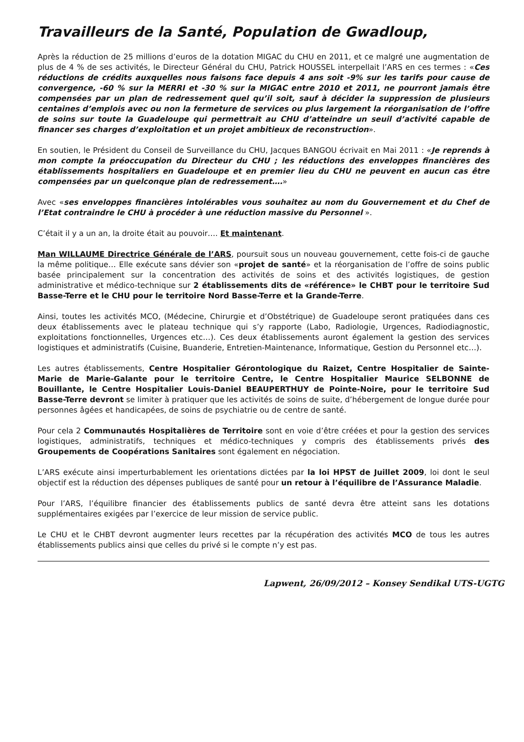Travailleurs de la Santé, Population de Gwadloup,
Après la réduction de 25 millions d’euros de la dotation MIGAC du CHU en 2011, et ce malgré une augmentation de plus de 4 % de ses activités, le Directeur Général du CHU, Patrick HOUSSEL interpellait l’ARS en ces termes : «Ces réductions de crédits auxquelles nous faisons face depuis 4 ans soit -9% sur les tarifs pour cause de convergence, -60 % sur la MERRI et -30 % sur la MIGAC entre 2010 et 2011, ne pourront jamais être compensées par un plan de redressement quel qu’il soit, sauf à décider la suppression de plusieurs centaines d’emplois avec ou non la fermeture de services ou plus largement la réorganisation de l’offre de soins sur toute la Guadeloupe qui permettrait au CHU d’atteindre un seuil d’activité capable de financer ses charges d’exploitation et un projet ambitieux de reconstruction».
En soutien, le Président du Conseil de Surveillance du CHU, Jacques BANGOU écrivait en Mai 2011 : «Je reprends à mon compte la préoccupation du Directeur du CHU ; les réductions des enveloppes financières des établissements hospitaliers en Guadeloupe et en premier lieu du CHU ne peuvent en aucun cas être compensées par un quelconque plan de redressement….»
Avec «ses enveloppes financières intolérables vous souhaitez au nom du Gouvernement et du Chef de l’Etat contraindre le CHU à procéder à une réduction massive du Personnel ».
C’était il y a un an, la droite était au pouvoir…. Et maintenant.
Man WILLAUME Directrice Générale de l’ARS, poursuit sous un nouveau gouvernement, cette fois-ci de gauche la même politique… Elle exécute sans dévier son «projet de santé» et la réorganisation de l’offre de soins public basée principalement sur la concentration des activités de soins et des activités logistiques, de gestion administrative et médico-technique sur 2 établissements dits de «référence» le CHBT pour le territoire Sud Basse-Terre et le CHU pour le territoire Nord Basse-Terre et la Grande-Terre.
Ainsi, toutes les activités MCO, (Médecine, Chirurgie et d’Obstétrique) de Guadeloupe seront pratiquées dans ces deux établissements avec le plateau technique qui s’y rapporte (Labo, Radiologie, Urgences, Radiodiagnostic, exploitations fonctionnelles, Urgences etc…). Ces deux établissements auront également la gestion des services logistiques et administratifs (Cuisine, Buanderie, Entretien-Maintenance, Informatique, Gestion du Personnel etc…).
Les autres établissements, Centre Hospitalier Gérontologique du Raizet, Centre Hospitalier de Sainte-Marie de Marie-Galante pour le territoire Centre, le Centre Hospitalier Maurice SELBONNE de Bouillante, le Centre Hospitalier Louis-Daniel BEAUPERTHUY de Pointe-Noire, pour le territoire Sud Basse-Terre devront se limiter à pratiquer que les activités de soins de suite, d’hébergement de longue durée pour personnes âgées et handicapées, de soins de psychiatrie ou de centre de santé.
Pour cela 2 Communautés Hospitalières de Territoire sont en voie d’être créées et pour la gestion des services logistiques, administratifs, techniques et médico-techniques y compris des établissements privés des Groupements de Coopérations Sanitaires sont également en négociation.
L’ARS exécute ainsi imperturbablement les orientations dictées par la loi HPST de Juillet 2009, loi dont le seul objectif est la réduction des dépenses publiques de santé pour un retour à l’équilibre de l’Assurance Maladie.
Pour l’ARS, l’équilibre financier des établissements publics de santé devra être atteint sans les dotations supplémentaires exigées par l’exercice de leur mission de service public.
Le CHU et le CHBT devront augmenter leurs recettes par la récupération des activités MCO de tous les autres établissements publics ainsi que celles du privé si le compte n’y est pas.
Lapwent, 26/09/2012 – Konsey Sendikal UTS-UGTG